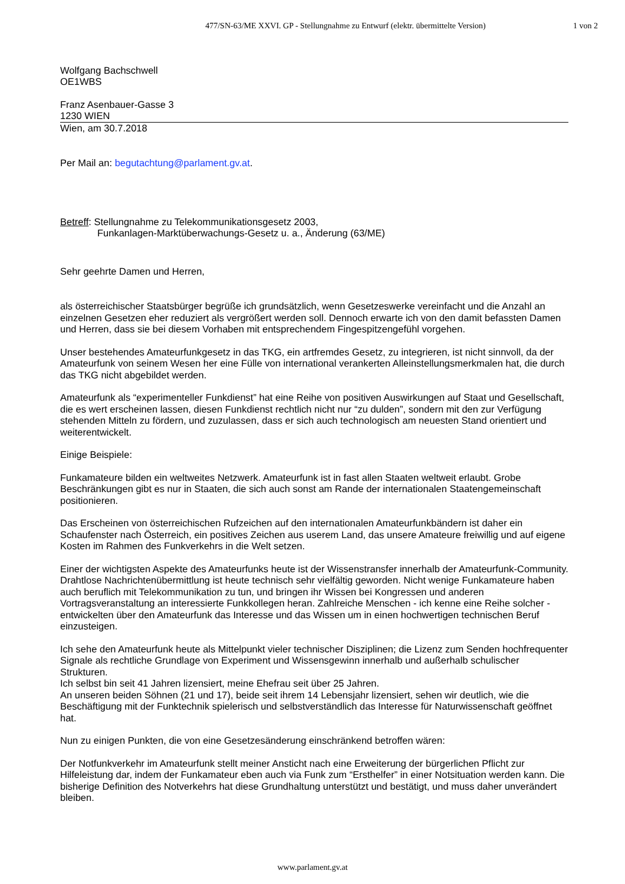477/SN-63/ME XXVI. GP - Stellungnahme zu Entwurf (elektr. übermittelte Version)
1 von 2
Wolfgang Bachschwell
OE1WBS
Franz Asenbauer-Gasse 3
1230 WIEN
Wien, am 30.7.2018
Per Mail an: begutachtung@parlament.gv.at.
Betreff: Stellungnahme zu Telekommunikationsgesetz 2003,
Funkanlagen-Marktüberwachungs-Gesetz u. a., Änderung (63/ME)
Sehr geehrte Damen und Herren,
als österreichischer Staatsbürger begrüße ich grundsätzlich, wenn Gesetzeswerke vereinfacht und die Anzahl an einzelnen Gesetzen eher reduziert als vergrößert werden soll. Dennoch erwarte ich von den damit befassten Damen und Herren, dass sie bei diesem Vorhaben mit entsprechendem Fingespitzengefühl vorgehen.
Unser bestehendes Amateurfunkgesetz in das TKG, ein artfremdes Gesetz, zu integrieren, ist nicht sinnvoll, da der Amateurfunk von seinem Wesen her eine Fülle von international verankerten Alleinstellungsmerkmalen hat, die durch das TKG nicht abgebildet werden.
Amateurfunk als “experimenteller Funkdienst” hat eine Reihe von positiven Auswirkungen auf Staat und Gesellschaft, die es wert erscheinen lassen, diesen Funkdienst rechtlich nicht nur “zu dulden”, sondern mit den zur Verfügung stehenden Mitteln zu fördern, und zuzulassen, dass er sich auch technologisch am neuesten Stand orientiert und weiterentwickelt.
Einige Beispiele:
Funkamateure bilden ein weltweites Netzwerk. Amateurfunk ist in fast allen Staaten weltweit erlaubt. Grobe Beschränkungen gibt es nur in Staaten, die sich auch sonst am Rande der internationalen Staatengemeinschaft positionieren.
Das Erscheinen von österreichischen Rufzeichen auf den internationalen Amateurfunkbändern ist daher ein Schaufenster nach Österreich, ein positives Zeichen aus userem Land, das unsere Amateure freiwillig und auf eigene Kosten im Rahmen des Funkverkehrs in die Welt setzen.
Einer der wichtigsten Aspekte des Amateurfunks heute ist der Wissenstransfer innerhalb der Amateurfunk-Community. Drahtlose Nachrichtenübermittlung ist heute technisch sehr vielfältig geworden. Nicht wenige Funkamateure haben auch beruflich mit Telekommunikation zu tun, und bringen ihr Wissen bei Kongressen und anderen Vortragsveranstaltung an interessierte Funkkollegen heran. Zahlreiche Menschen - ich kenne eine Reihe solcher - entwickelten über den Amateurfunk das Interesse und das Wissen um in einen hochwertigen technischen Beruf einzusteigen.
Ich sehe den Amateurfunk heute als Mittelpunkt vieler technischer Disziplinen; die Lizenz zum Senden hochfrequenter Signale als rechtliche Grundlage von Experiment und Wissensgewinn innerhalb und außerhalb schulischer Strukturen.
Ich selbst bin seit 41 Jahren lizensiert, meine Ehefrau seit über 25 Jahren.
An unseren beiden Söhnen (21 und 17), beide seit ihrem 14 Lebensjahr lizensiert, sehen wir deutlich, wie die Beschäftigung mit der Funktechnik spielerisch und selbstverständlich das Interesse für Naturwissenschaft geöffnet hat.
Nun zu einigen Punkten, die von eine Gesetzesänderung einschränkend betroffen wären:
Der Notfunkverkehr im Amateurfunk stellt meiner Ansticht nach eine Erweiterung der bürgerlichen Pflicht zur Hilfeleistung dar, indem der Funkamateur eben auch via Funk zum “Ersthelfer” in einer Notsituation werden kann. Die bisherige Definition des Notverkehrs hat diese Grundhaltung unterstützt und bestätigt, und muss daher unverändert bleiben.
www.parlament.gv.at